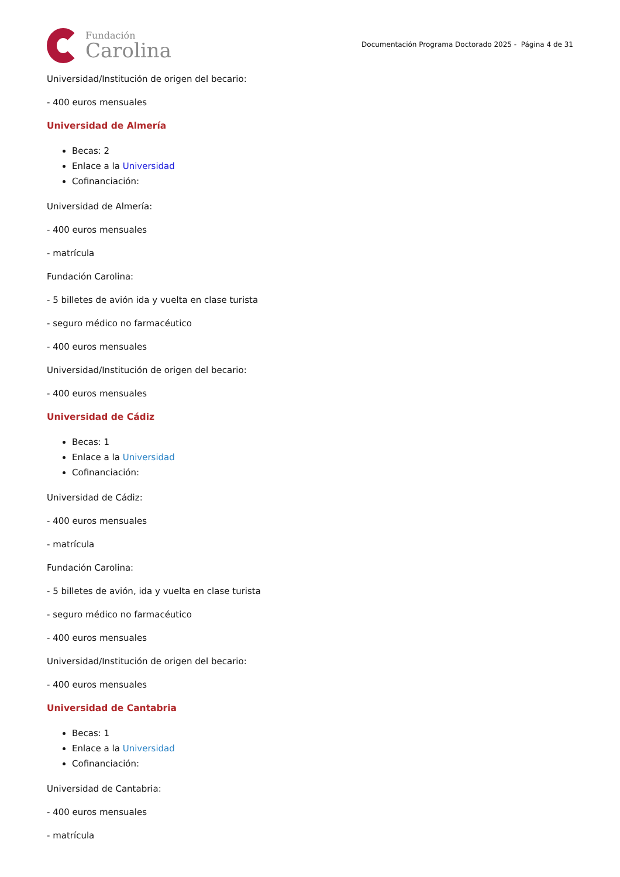Fundación
Carolina
Documentación Programa Doctorado 2025 - Página 4 de 31
Universidad/Institución de origen del becario:
- 400 euros mensuales
Universidad de Almería
Becas: 2
Enlace a la Universidad
Cofinanciación:
Universidad de Almería:
- 400 euros mensuales
- matrícula
Fundación Carolina:
- 5 billetes de avión ida y vuelta en clase turista
- seguro médico no farmacéutico
- 400 euros mensuales
Universidad/Institución de origen del becario:
- 400 euros mensuales
Universidad de Cádiz
Becas: 1
Enlace a la Universidad
Cofinanciación:
Universidad de Cádiz:
- 400 euros mensuales
- matrícula
Fundación Carolina:
- 5 billetes de avión, ida y vuelta en clase turista
- seguro médico no farmacéutico
- 400 euros mensuales
Universidad/Institución de origen del becario:
- 400 euros mensuales
Universidad de Cantabria
Becas: 1
Enlace a la Universidad
Cofinanciación:
Universidad de Cantabria:
- 400 euros mensuales
- matrícula